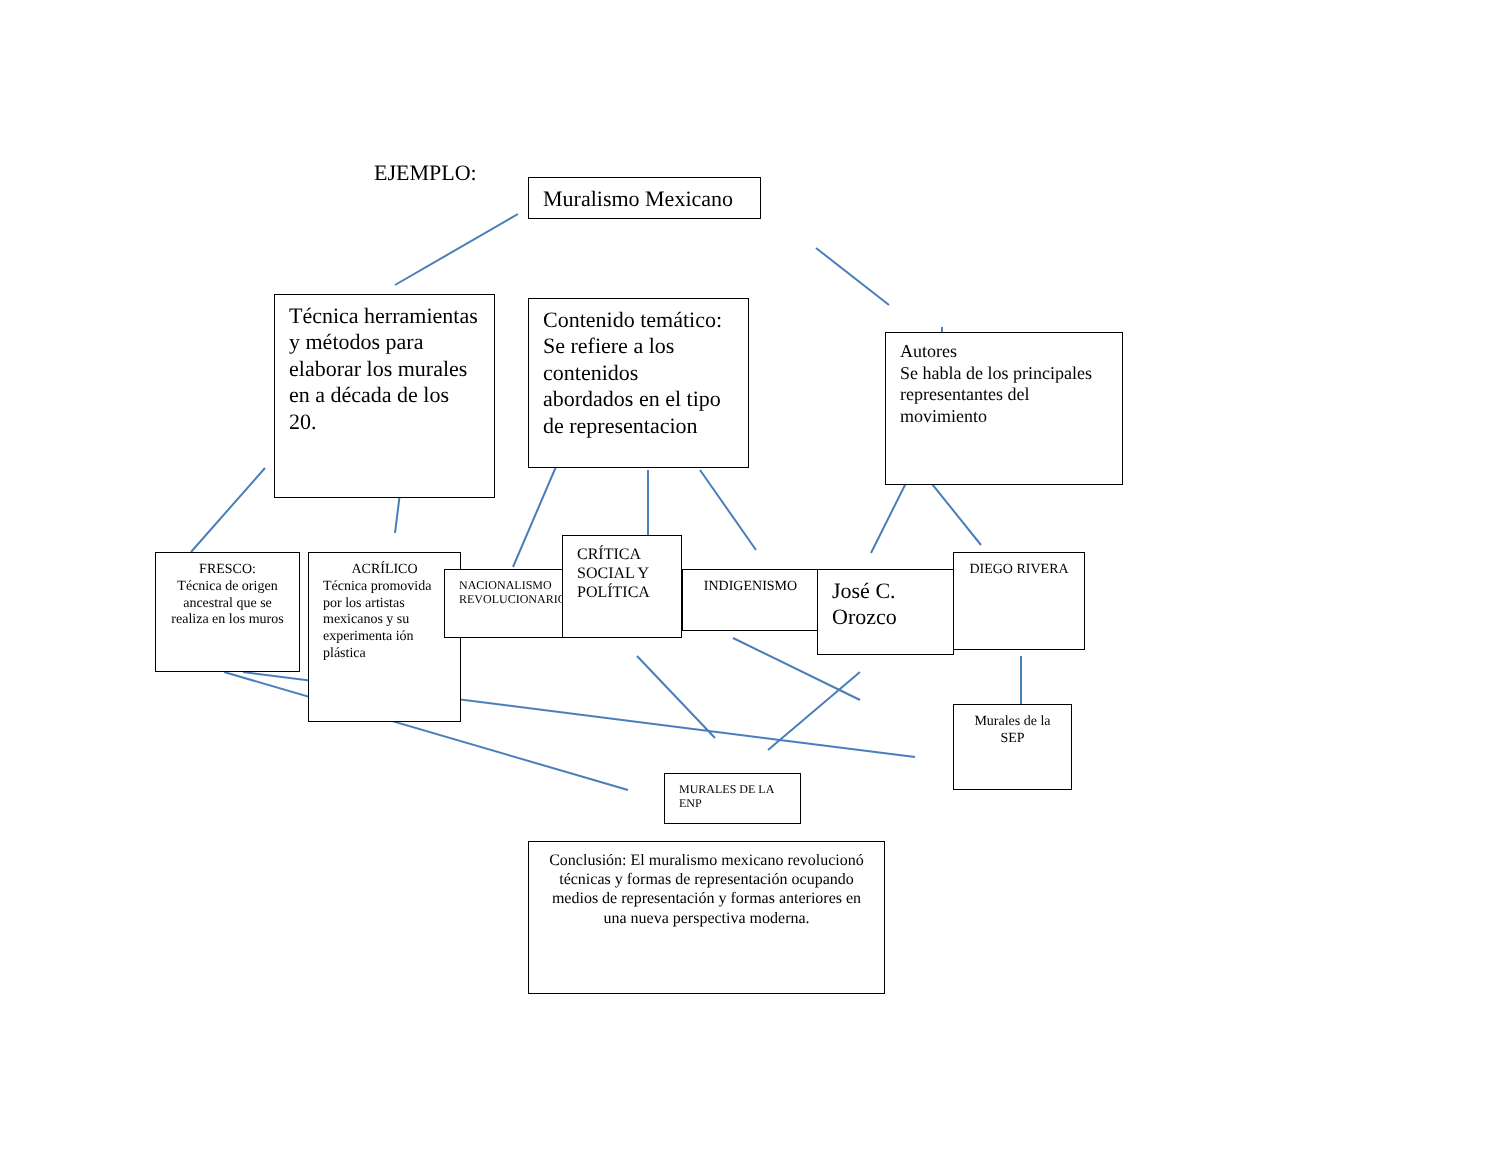EJEMPLO:
Muralismo Mexicano
Técnica herramientas y métodos para elaborar los murales en a década de los 20.
Contenido temático:
Se refiere a los contenidos abordados en el tipo de representacion
Autores
Se habla de los principales representantes del movimiento
FRESCO:
Técnica de origen ancestral que se realiza en los muros
ACRÍLICO
Técnica promovida por los artistas mexicanos y su experimenta ión plástica
NACIONALISMO REVOLUCIONARIO
CRÍTICA SOCIAL Y POLÍTICA
INDIGENISMO
José C. Orozco
DIEGO RIVERA
Murales de la SEP
MURALES DE LA ENP
Conclusión: El muralismo mexicano revolucionó técnicas y formas de representación ocupando medios de representación y formas anteriores en una nueva perspectiva moderna.